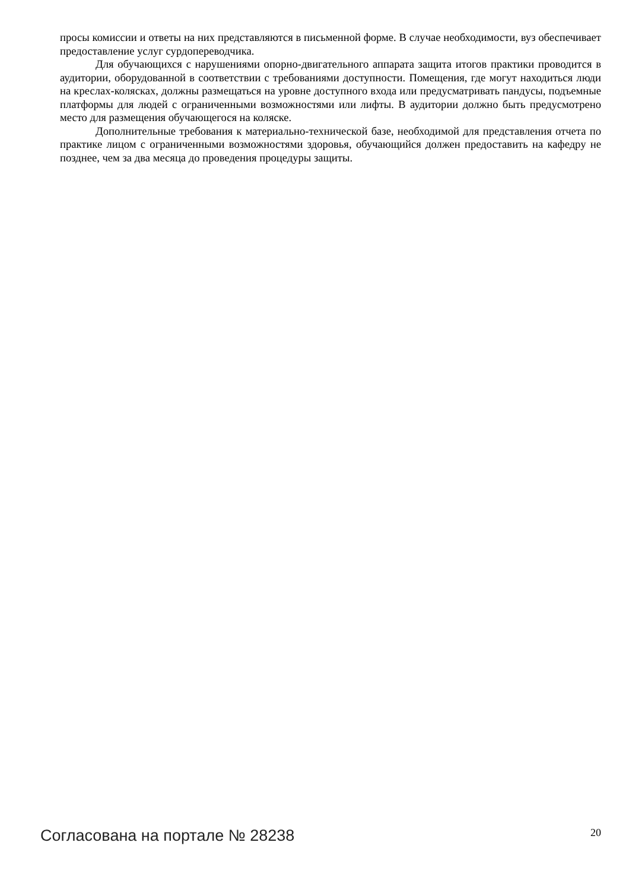просы комиссии и ответы на них представляются в письменной форме. В случае необходимости, вуз обеспечивает предоставление услуг сурдопереводчика.
Для обучающихся с нарушениями опорно-двигательного аппарата защита итогов практики проводится в аудитории, оборудованной в соответствии с требованиями доступности. Помещения, где могут находиться люди на креслах-колясках, должны размещаться на уровне доступного входа или предусматривать пандусы, подъемные платформы для людей с ограниченными возможностями или лифты. В аудитории должно быть предусмотрено место для размещения обучающегося на коляске.
Дополнительные требования к материально-технической базе, необходимой для представления отчета по практике лицом с ограниченными возможностями здоровья, обучающийся должен предоставить на кафедру не позднее, чем за два месяца до проведения процедуры защиты.
Согласована на портале № 28238
20